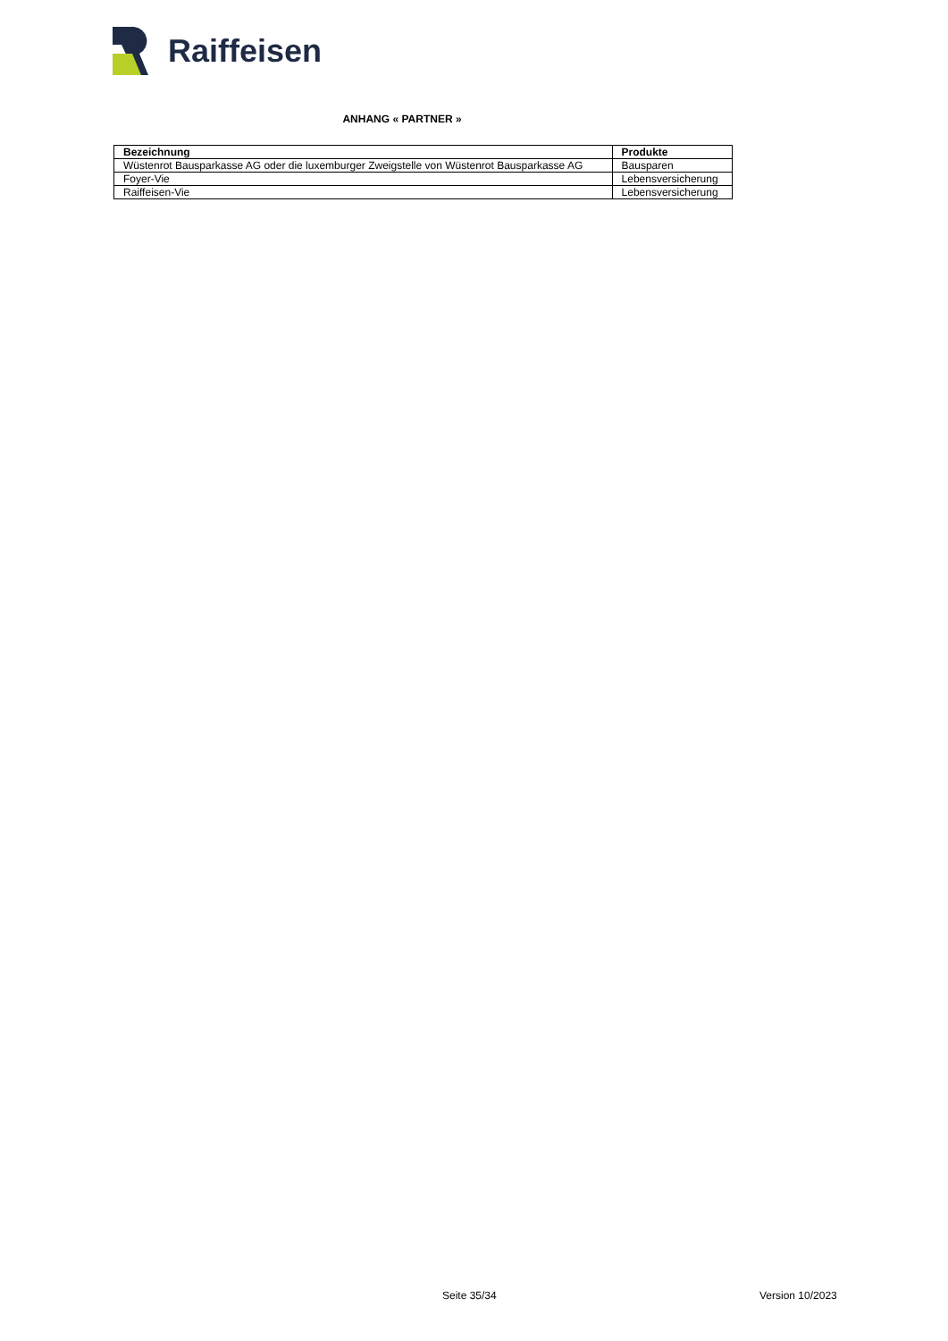Raiffeisen
ANHANG « PARTNER »
| Bezeichnung | Produkte |
| --- | --- |
| Wüstenrot Bausparkasse AG oder die luxemburger Zweigstelle von Wüstenrot Bausparkasse AG | Bausparen |
| Foyer-Vie | Lebensversicherung |
| Raiffeisen-Vie | Lebensversicherung |
Seite 35/34 Version 10/2023